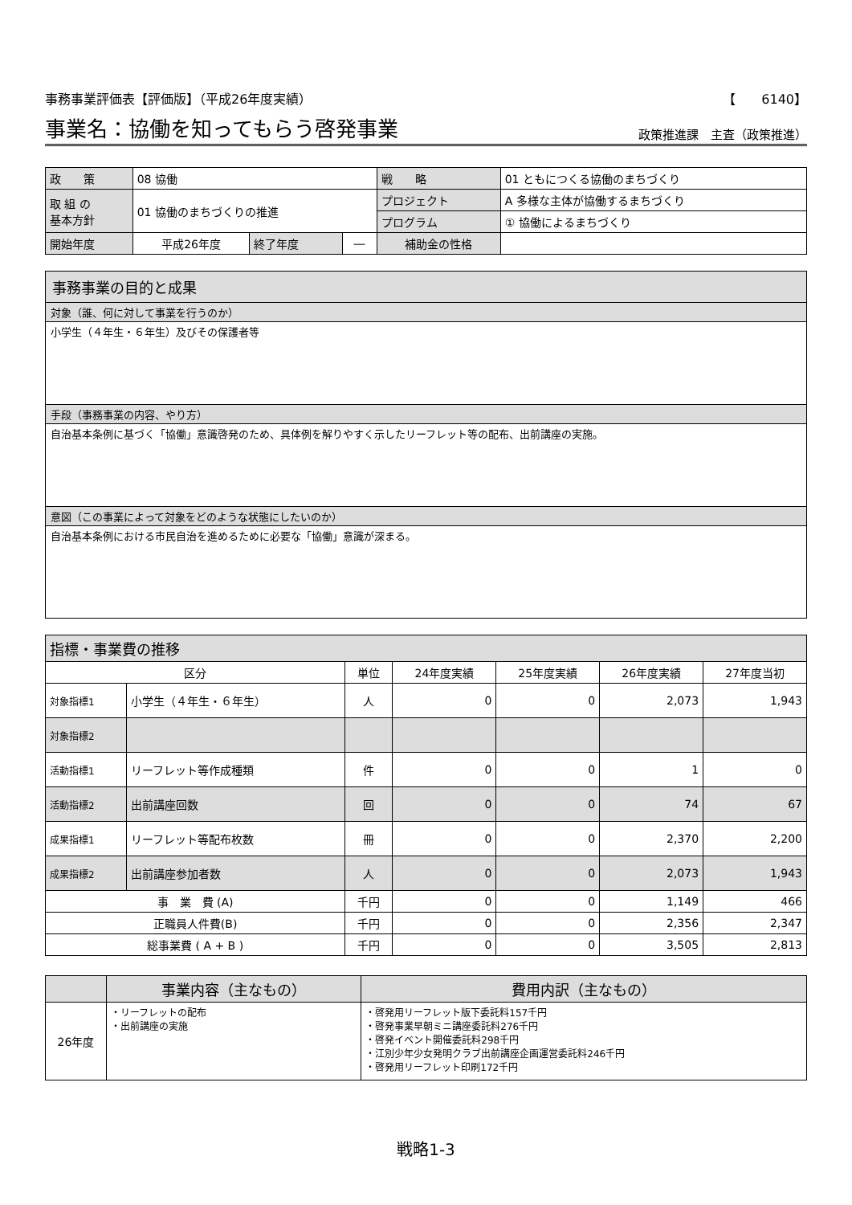事務事業評価表【評価版】（平成26年度実績） 【　　6140】
事業名：協働を知ってもらう啓発事業
政策推進課　主査（政策推進）
| 政 策 | 08 協働 | | | 戦 略 | 01 ともにつくる協働のまちづくり | |
| 取 組 の 基本方針 | 01 協働のまちづくりの推進 | | | プロジェクト | A 多様な主体が協働するまちづくり | |
| | | | | プログラム | ① 協働によるまちづくり | |
| 開始年度 | 平成26年度 | 終了年度 | ― | 補助金の性格 | | |
事務事業の目的と成果
対象（誰、何に対して事業を行うのか）
小学生（４年生・６年生）及びその保護者等
手段（事務事業の内容、やり方）
自治基本条例に基づく「協働」意識啓発のため、具体例を解りやすく示したリーフレット等の配布、出前講座の実施。
意図（この事業によって対象をどのような状態にしたいのか）
自治基本条例における市民自治を進めるために必要な「協働」意識が深まる。
| 指標・事業費の推移 | | | | | | |
| 区分 | | 単位 | 24年度実績 | 25年度実績 | 26年度実績 | 27年度当初 |
| 対象指標1 | 小学生（４年生・６年生） | 人 | 0 | 0 | 2,073 | 1,943 |
| 対象指標2 | | | | | | |
| 活動指標1 | リーフレット等作成種類 | 件 | 0 | 0 | 1 | 0 |
| 活動指標2 | 出前講座回数 | 回 | 0 | 0 | 74 | 67 |
| 成果指標1 | リーフレット等配布枚数 | 冊 | 0 | 0 | 2,370 | 2,200 |
| 成果指標2 | 出前講座参加者数 | 人 | 0 | 0 | 2,073 | 1,943 |
| 事 業 費 (A) | | 千円 | 0 | 0 | 1,149 | 466 |
| 正職員人件費(B) | | 千円 | 0 | 0 | 2,356 | 2,347 |
| 総事業費 ( A + B ) | | 千円 | 0 | 0 | 3,505 | 2,813 |
| | 事業内容（主なもの） | 費用内訳（主なもの） |
| --- | --- | --- |
| 26年度 | ・リーフレットの配布 ・出前講座の実施 | ・啓発用リーフレット版下委託料157千円 ・啓発事業早朝ミニ講座委託料276千円 ・啓発イベント開催委託料298千円 ・江別少年少女発明クラブ出前講座企画運営委託料246千円 ・啓発用リーフレット印刷172千円 |
戦略1-3